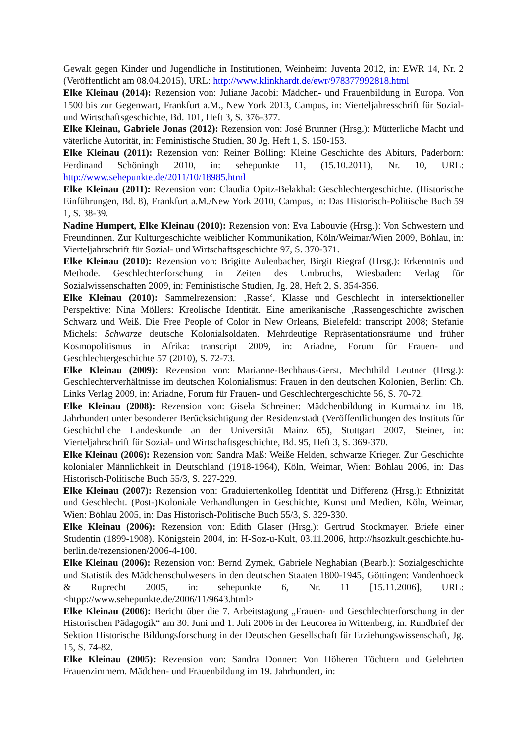Gewalt gegen Kinder und Jugendliche in Institutionen, Weinheim: Juventa 2012, in: EWR 14, Nr. 2 (Veröffentlicht am 08.04.2015), URL: http://www.klinkhardt.de/ewr/978377992818.html
Elke Kleinau (2014): Rezension von: Juliane Jacobi: Mädchen- und Frauenbildung in Europa. Von 1500 bis zur Gegenwart, Frankfurt a.M., New York 2013, Campus, in: Vierteljahresschrift für Sozial- und Wirtschaftsgeschichte, Bd. 101, Heft 3, S. 376-377.
Elke Kleinau, Gabriele Jonas (2012): Rezension von: José Brunner (Hrsg.): Mütterliche Macht und väterliche Autorität, in: Feministische Studien, 30 Jg. Heft 1, S. 150-153.
Elke Kleinau (2011): Rezension von: Reiner Bölling: Kleine Geschichte des Abiturs, Paderborn: Ferdinand Schöningh 2010, in: sehepunkte 11, (15.10.2011), Nr. 10, URL: http://www.sehepunkte.de/2011/10/18985.html
Elke Kleinau (2011): Rezension von: Claudia Opitz-Belakhal: Geschlechtergeschichte. (Historische Einführungen, Bd. 8), Frankfurt a.M./New York 2010, Campus, in: Das Historisch-Politische Buch 59 1, S. 38-39.
Nadine Humpert, Elke Kleinau (2010): Rezension von: Eva Labouvie (Hrsg.): Von Schwestern und Freundinnen. Zur Kulturgeschichte weiblicher Kommunikation, Köln/Weimar/Wien 2009, Böhlau, in: Vierteljahrschrift für Sozial- und Wirtschaftsgeschichte 97, S. 370-371.
Elke Kleinau (2010): Rezension von: Brigitte Aulenbacher, Birgit Riegraf (Hrsg.): Erkenntnis und Methode. Geschlechterforschung in Zeiten des Umbruchs, Wiesbaden: Verlag für Sozialwissenschaften 2009, in: Feministische Studien, Jg. 28, Heft 2, S. 354-356.
Elke Kleinau (2010): Sammelrezension: ‚Rasse‘, Klasse und Geschlecht in intersektioneller Perspektive: Nina Möllers: Kreolische Identität. Eine amerikanische ‚Rassengeschichte zwischen Schwarz und Weiß. Die Free People of Color in New Orleans, Bielefeld: transcript 2008; Stefanie Michels: Schwarze deutsche Kolonialsoldaten. Mehrdeutige Repräsentationsräume und früher Kosmopolitismus in Afrika: transcript 2009, in: Ariadne, Forum für Frauen- und Geschlechtergeschichte 57 (2010), S. 72-73.
Elke Kleinau (2009): Rezension von: Marianne-Bechhaus-Gerst, Mechthild Leutner (Hrsg.): Geschlechterverhältnisse im deutschen Kolonialismus: Frauen in den deutschen Kolonien, Berlin: Ch. Links Verlag 2009, in: Ariadne, Forum für Frauen- und Geschlechtergeschichte 56, S. 70-72.
Elke Kleinau (2008): Rezension von: Gisela Schreiner: Mädchenbildung in Kurmainz im 18. Jahrhundert unter besonderer Berücksichtigung der Residenzstadt (Veröffentlichungen des Instituts für Geschichtliche Landeskunde an der Universität Mainz 65), Stuttgart 2007, Steiner, in: Vierteljahrschrift für Sozial- und Wirtschaftsgeschichte, Bd. 95, Heft 3, S. 369-370.
Elke Kleinau (2006): Rezension von: Sandra Maß: Weiße Helden, schwarze Krieger. Zur Geschichte kolonialer Männlichkeit in Deutschland (1918-1964), Köln, Weimar, Wien: Böhlau 2006, in: Das Historisch-Politische Buch 55/3, S. 227-229.
Elke Kleinau (2007): Rezension von: Graduiertenkolleg Identität und Differenz (Hrsg.): Ethnizität und Geschlecht. (Post-)Koloniale Verhandlungen in Geschichte, Kunst und Medien, Köln, Weimar, Wien: Böhlau 2005, in: Das Historisch-Politische Buch 55/3, S. 329-330.
Elke Kleinau (2006): Rezension von: Edith Glaser (Hrsg.): Gertrud Stockmayer. Briefe einer Studentin (1899-1908). Königstein 2004, in: H-Soz-u-Kult, 03.11.2006, http://hsozkult.geschichte.hu-berlin.de/rezensionen/2006-4-100.
Elke Kleinau (2006): Rezension von: Bernd Zymek, Gabriele Neghabian (Bearb.): Sozialgeschichte und Statistik des Mädchenschulwesens in den deutschen Staaten 1800-1945, Göttingen: Vandenhoeck & Ruprecht 2005, in: sehepunkte 6, Nr. 11 [15.11.2006], URL: <htpp://www.sehepunkte.de/2006/11/9643.html>
Elke Kleinau (2006): Bericht über die 7. Arbeitstagung „Frauen- und Geschlechterforschung in der Historischen Pädagogik“ am 30. Juni und 1. Juli 2006 in der Leucorea in Wittenberg, in: Rundbrief der Sektion Historische Bildungsforschung in der Deutschen Gesellschaft für Erziehungswissenschaft, Jg. 15, S. 74-82.
Elke Kleinau (2005): Rezension von: Sandra Donner: Von Höheren Töchtern und Gelehrten Frauenzimmern. Mädchen- und Frauenbildung im 19. Jahrhundert, in: